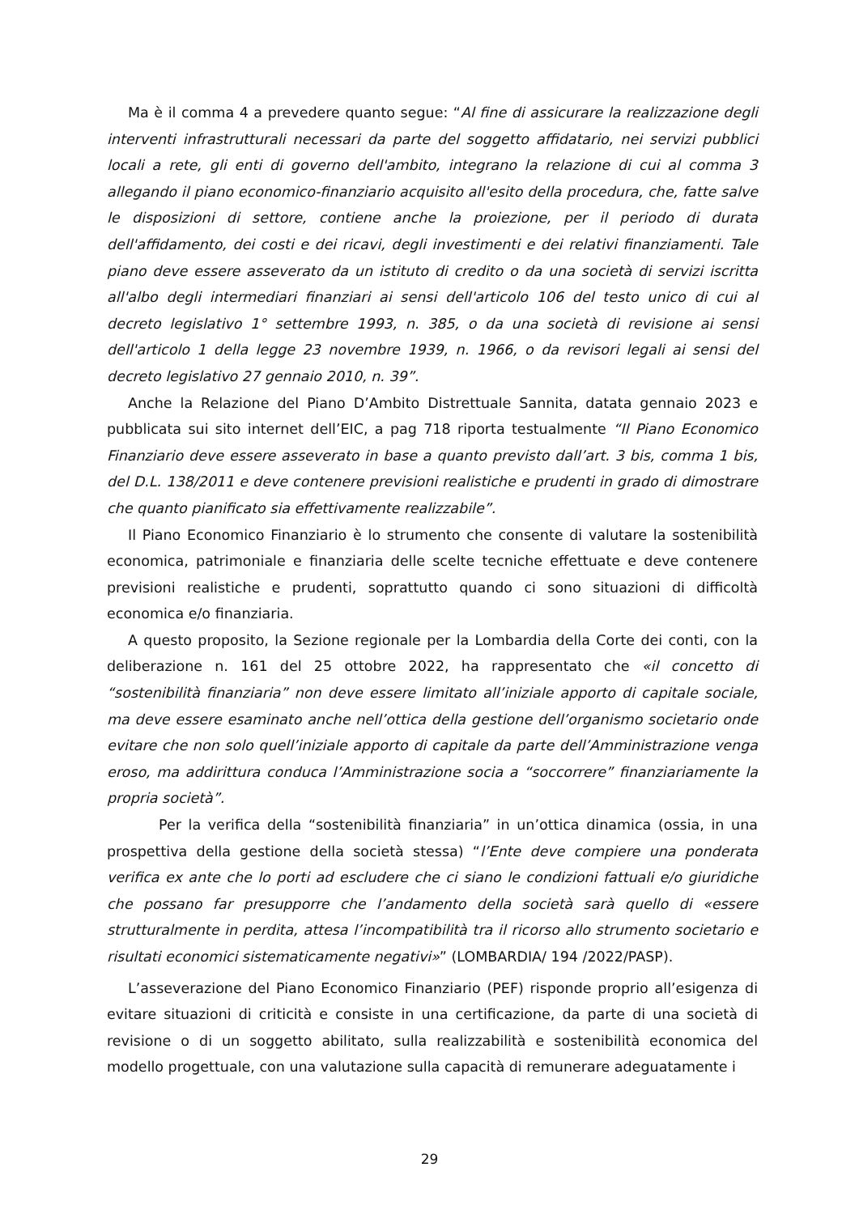Ma è il comma 4 a prevedere quanto segue: “Al fine di assicurare la realizzazione degli interventi infrastrutturali necessari da parte del soggetto affidatario, nei servizi pubblici locali a rete, gli enti di governo dell'ambito, integrano la relazione di cui al comma 3 allegando il piano economico-finanziario acquisito all'esito della procedura, che, fatte salve le disposizioni di settore, contiene anche la proiezione, per il periodo di durata dell'affidamento, dei costi e dei ricavi, degli investimenti e dei relativi finanziamenti. Tale piano deve essere asseverato da un istituto di credito o da una società di servizi iscritta all'albo degli intermediari finanziari ai sensi dell'articolo 106 del testo unico di cui al decreto legislativo 1° settembre 1993, n. 385, o da una società di revisione ai sensi dell'articolo 1 della legge 23 novembre 1939, n. 1966, o da revisori legali ai sensi del decreto legislativo 27 gennaio 2010, n. 39”.
Anche la Relazione del Piano D’Ambito Distrettuale Sannita, datata gennaio 2023 e pubblicata sui sito internet dell’EIC, a pag 718 riporta testualmente “Il Piano Economico Finanziario deve essere asseverato in base a quanto previsto dall’art. 3 bis, comma 1 bis, del D.L. 138/2011 e deve contenere previsioni realistiche e prudenti in grado di dimostrare che quanto pianificato sia effettivamente realizzabile”.
Il Piano Economico Finanziario è lo strumento che consente di valutare la sostenibilità economica, patrimoniale e finanziaria delle scelte tecniche effettuate e deve contenere previsioni realistiche e prudenti, soprattutto quando ci sono situazioni di difficoltà economica e/o finanziaria.
A questo proposito, la Sezione regionale per la Lombardia della Corte dei conti, con la deliberazione n. 161 del 25 ottobre 2022, ha rappresentato che «il concetto di “sostenibilità finanziaria” non deve essere limitato all’iniziale apporto di capitale sociale, ma deve essere esaminato anche nell’ottica della gestione dell’organismo societario onde evitare che non solo quell’iniziale apporto di capitale da parte dell’Amministrazione venga eroso, ma addirittura conduca l’Amministrazione socia a “soccorrere” finanziariamente la propria società”.
Per la verifica della “sostenibilità finanziaria” in un’ottica dinamica (ossia, in una prospettiva della gestione della società stessa) “l’Ente deve compiere una ponderata verifica ex ante che lo porti ad escludere che ci siano le condizioni fattuali e/o giuridiche che possano far presupporre che l’andamento della società sarà quello di «essere strutturalmente in perdita, attesa l’incompatibilità tra il ricorso allo strumento societario e risultati economici sistematicamente negativi»” (LOMBARDIA/ 194 /2022/PASP).
L’asseverazione del Piano Economico Finanziario (PEF) risponde proprio all’esigenza di evitare situazioni di criticità e consiste in una certificazione, da parte di una società di revisione o di un soggetto abilitato, sulla realizzabilità e sostenibilità economica del modello progettuale, con una valutazione sulla capacità di remunerare adeguatamente i
29